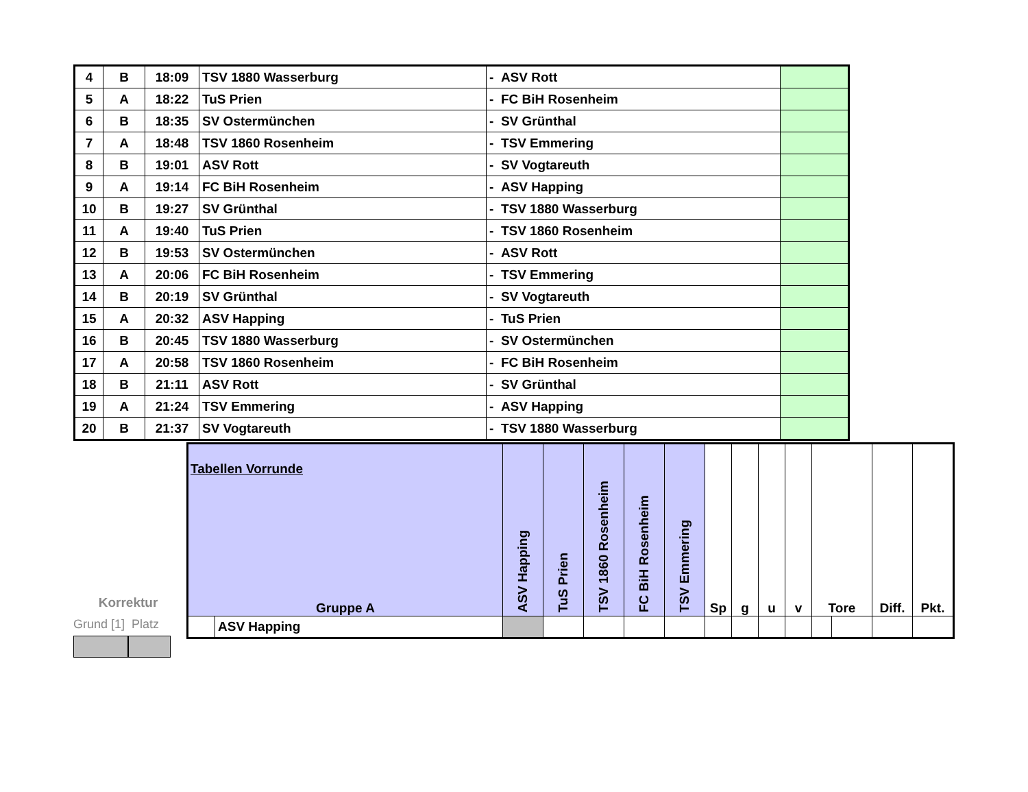| 4 | B | 18:09 | TSV 1880 Wasserburg | - ASV Rott | |
| 5 | A | 18:22 | TuS Prien | - FC BiH Rosenheim | |
| 6 | B | 18:35 | SV Ostermünchen | - SV Grünthal | |
| 7 | A | 18:48 | TSV 1860 Rosenheim | - TSV Emmering | |
| 8 | B | 19:01 | ASV Rott | - SV Vogtareuth | |
| 9 | A | 19:14 | FC BiH Rosenheim | - ASV Happing | |
| 10 | B | 19:27 | SV Grünthal | - TSV 1880 Wasserburg | |
| 11 | A | 19:40 | TuS Prien | - TSV 1860 Rosenheim | |
| 12 | B | 19:53 | SV Ostermünchen | - ASV Rott | |
| 13 | A | 20:06 | FC BiH Rosenheim | - TSV Emmering | |
| 14 | B | 20:19 | SV Grünthal | - SV Vogtareuth | |
| 15 | A | 20:32 | ASV Happing | - TuS Prien | |
| 16 | B | 20:45 | TSV 1880 Wasserburg | - SV Ostermünchen | |
| 17 | A | 20:58 | TSV 1860 Rosenheim | - FC BiH Rosenheim | |
| 18 | B | 21:11 | ASV Rott | - SV Grünthal | |
| 19 | A | 21:24 | TSV Emmering | - ASV Happing | |
| 20 | B | 21:37 | SV Vogtareuth | - TSV 1880 Wasserburg | |
Korrektur
Grund [1] Platz
Tabellen Vorrunde
| Gruppe A | | ASV Happing | TuS Prien | TSV 1860 Rosenheim | FC BiH Rosenheim | TSV Emmering | Sp | g | u | v | Tore | | Diff. | Pkt. |
| --- | --- | --- | --- | --- | --- | --- | --- | --- | --- | --- | --- | --- | --- | --- |
| | ASV Happing | | | | | | | | | | | | | |